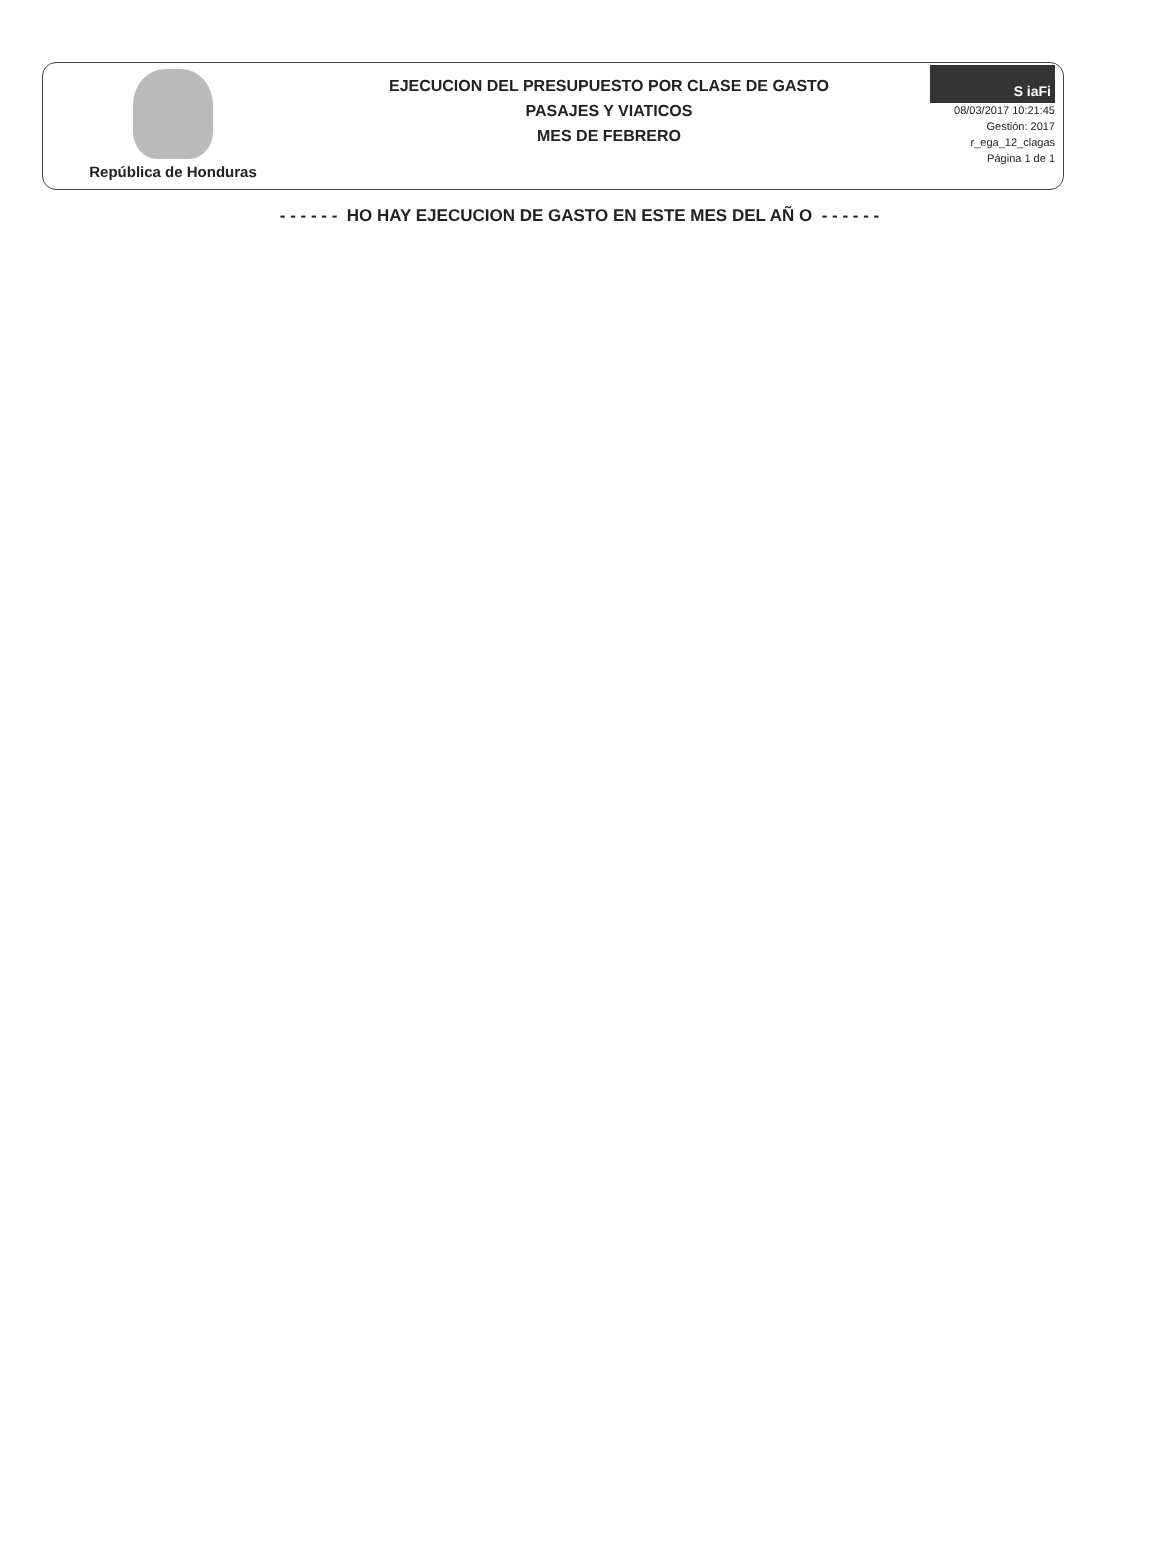República de Honduras
EJECUCION DEL PRESUPUESTO POR CLASE DE GASTO
PASAJES Y VIATICOS
MES DE FEBRERO
S iaFi
08/03/2017 10:21:45
Gestión: 2017
r_ega_12_clagas
Página 1 de 1
- - - - - - HO HAY EJECUCION DE GASTO EN ESTE MES DEL AÑ O - - - - - -